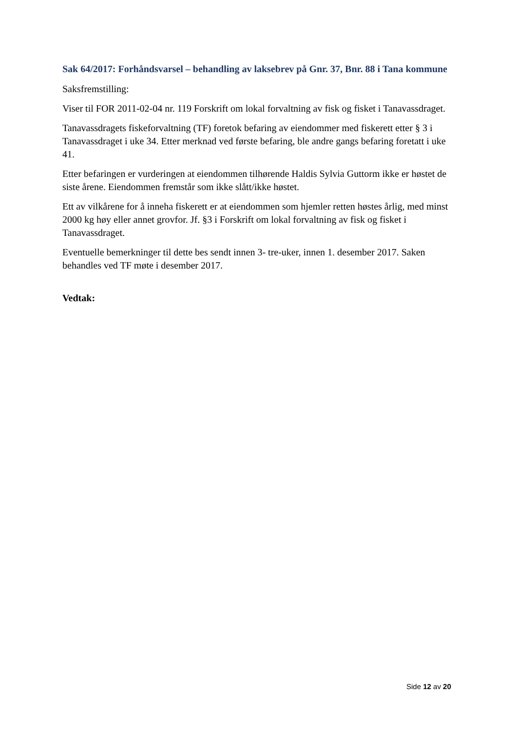Sak 64/2017: Forhåndsvarsel – behandling av laksebrev på Gnr. 37, Bnr. 88 i Tana kommune
Saksfremstilling:
Viser til FOR 2011-02-04 nr. 119 Forskrift om lokal forvaltning av fisk og fisket i Tanavassdraget.
Tanavassdragets fiskeforvaltning (TF) foretok befaring av eiendommer med fiskerett etter § 3 i Tanavassdraget i uke 34. Etter merknad ved første befaring, ble andre gangs befaring foretatt i uke 41.
Etter befaringen er vurderingen at eiendommen tilhørende Haldis Sylvia Guttorm ikke er høstet de siste årene. Eiendommen fremstår som ikke slått/ikke høstet.
Ett av vilkårene for å inneha fiskerett er at eiendommen som hjemler retten høstes årlig, med minst 2000 kg høy eller annet grovfor. Jf. §3 i Forskrift om lokal forvaltning av fisk og fisket i Tanavassdraget.
Eventuelle bemerkninger til dette bes sendt innen 3- tre-uker, innen 1. desember 2017. Saken behandles ved TF møte i desember 2017.
Vedtak:
Side 12 av 20